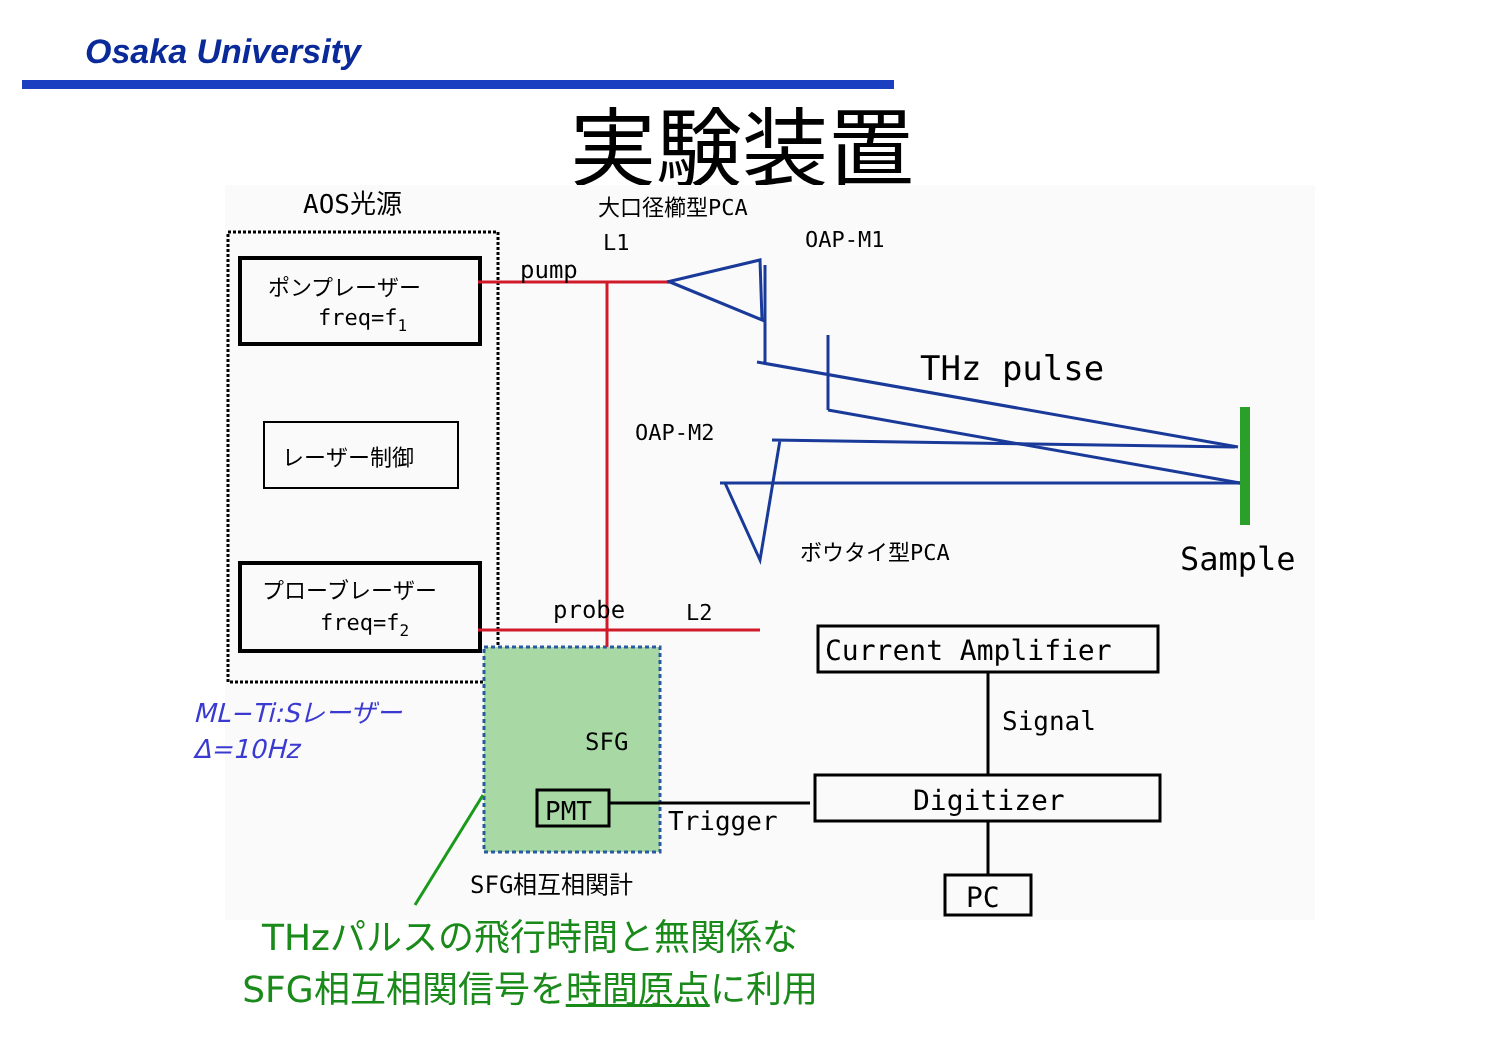Osaka University
実験装置
AOS光源
大口径櫛型PCA
L1
OAP-M1
pump
ポンプレーザー
freq=f1
レーザー制御
プローブレーザー
freq=f2
THz pulse
OAP-M2
ボウタイ型PCA
Sample
probe
L2
Current Amplifier
Signal
Digitizer
Trigger
SFG
PMT
PC
SFG相互相関計
ML−Ti:Sレーザー
Δ=10Hz
THzパルスの飛行時間と無関係な
SFG相互相関信号を時間原点に利用